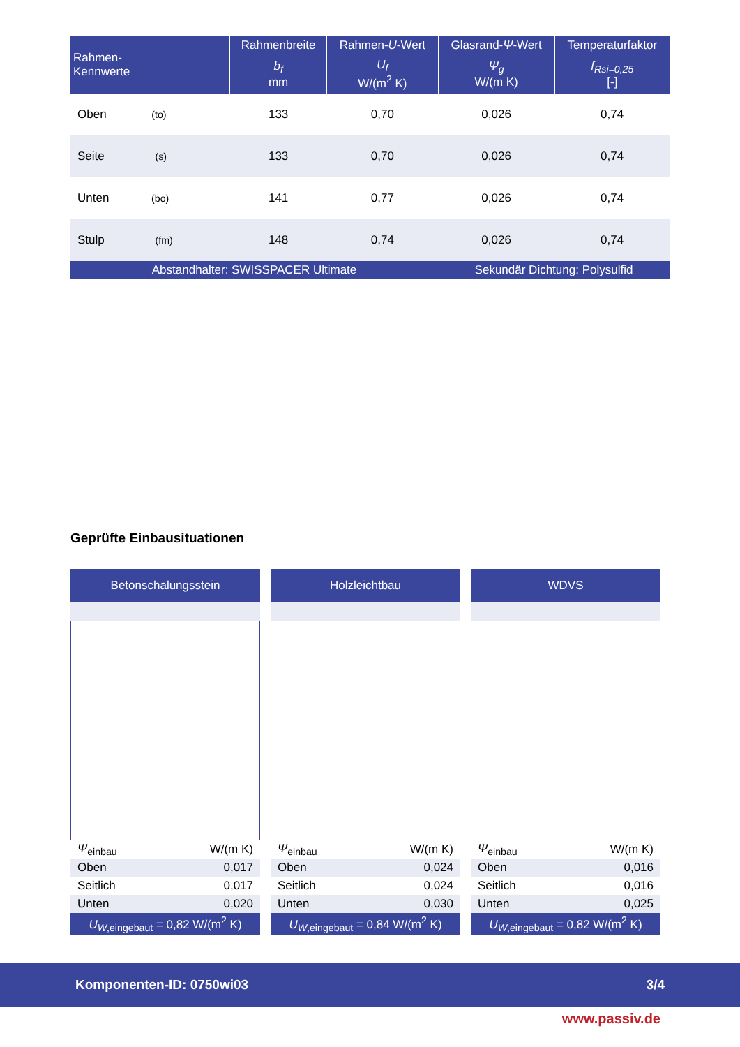| Rahmen- Kennwerte | Rahmenbreite | Rahmen- U -Wert | Glasrand- Ψ -Wert | Temperaturfaktor |
| --- | --- | --- | --- | --- |
| | b<sub>f</sub> mm | U<sub>f</sub> W/(m<sup>2</sup> K) | Ψ<sub>g</sub> W/(m K) | f<sub>Rsi=0,25</sub> [-] |
| Oben (to) | 133 | 0,70 | 0,026 | 0,74 |
| Seite (s) | 133 | 0,70 | 0,026 | 0,74 |
| Unten (bo) | 141 | 0,77 | 0,026 | 0,74 |
| Stulp (fm) | 148 | 0,74 | 0,026 | 0,74 |
| Abstandhalter: SWISSPACER Ultimate | | | Sekundär Dichtung: Polysulfid | |
Geprüfte Einbausituationen
Betonschalungsstein
| Ψ<sub>einbau</sub> | W/(m K) |
| Oben | 0,017 |
| Seitlich | 0,017 |
| Unten | 0,020 |
| U<sub>W</sub><sub>,eingebaut</sub> = 0,82 W/(m<sup>2</sup> K) | |
Holzleichtbau
| Ψ<sub>einbau</sub> | W/(m K) |
| Oben | 0,024 |
| Seitlich | 0,024 |
| Unten | 0,030 |
| U<sub>W</sub><sub>,eingebaut</sub> = 0,84 W/(m<sup>2</sup> K) | |
WDVS
| Ψ<sub>einbau</sub> | W/(m K) |
| Oben | 0,016 |
| Seitlich | 0,016 |
| Unten | 0,025 |
| U<sub>W</sub><sub>,eingebaut</sub> = 0,82 W/(m<sup>2</sup> K) | |
Komponenten-ID: 0750wi03 3/4
www.passiv.de